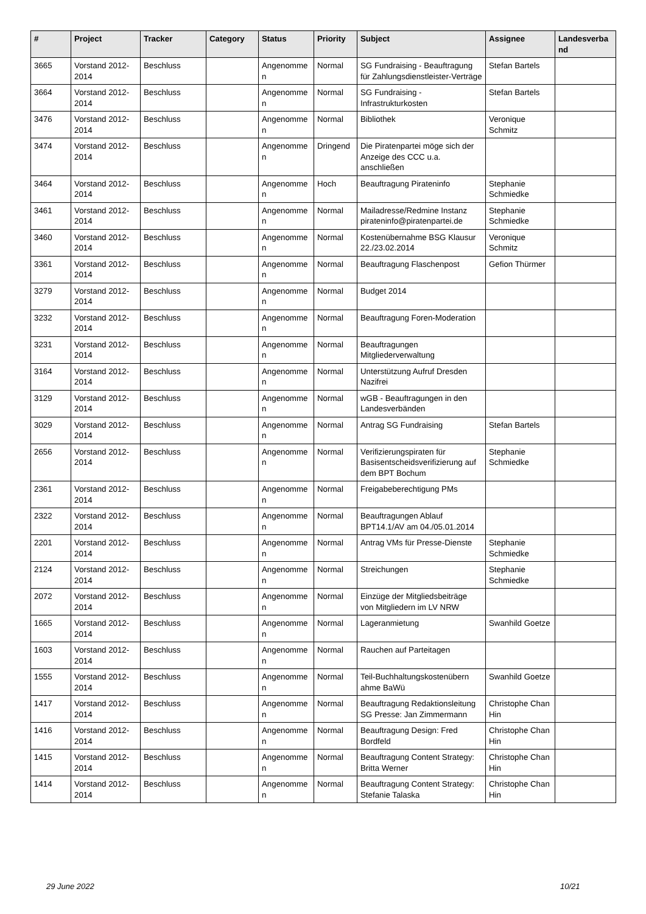| # | Project | Tracker | Category | Status | Priority | Subject | Assignee | Landesverba nd |
| --- | --- | --- | --- | --- | --- | --- | --- | --- |
| 3665 | Vorstand 2012-2014 | Beschluss | | Angenomme n | Normal | SG Fundraising - Beauftragung für Zahlungsdienstleister-Verträge | Stefan Bartels | |
| 3664 | Vorstand 2012-2014 | Beschluss | | Angenomme n | Normal | SG Fundraising - Infrastrukturkosten | Stefan Bartels | |
| 3476 | Vorstand 2012-2014 | Beschluss | | Angenomme n | Normal | Bibliothek | Veronique Schmitz | |
| 3474 | Vorstand 2012-2014 | Beschluss | | Angenomme n | Dringend | Die Piratenpartei möge sich der Anzeige des CCC u.a. anschließen | | |
| 3464 | Vorstand 2012-2014 | Beschluss | | Angenomme n | Hoch | Beauftragung Pirateninfo | Stephanie Schmiedke | |
| 3461 | Vorstand 2012-2014 | Beschluss | | Angenomme n | Normal | Mailadresse/Redmine Instanz pirateninfo@piratenpartei.de | Stephanie Schmiedke | |
| 3460 | Vorstand 2012-2014 | Beschluss | | Angenomme n | Normal | Kostenübernahme BSG Klausur 22./23.02.2014 | Veronique Schmitz | |
| 3361 | Vorstand 2012-2014 | Beschluss | | Angenomme n | Normal | Beauftragung Flaschenpost | Gefion Thürmer | |
| 3279 | Vorstand 2012-2014 | Beschluss | | Angenomme n | Normal | Budget 2014 | | |
| 3232 | Vorstand 2012-2014 | Beschluss | | Angenomme n | Normal | Beauftragung Foren-Moderation | | |
| 3231 | Vorstand 2012-2014 | Beschluss | | Angenomme n | Normal | Beauftragungen Mitgliederverwaltung | | |
| 3164 | Vorstand 2012-2014 | Beschluss | | Angenomme n | Normal | Unterstützung Aufruf Dresden Nazifrei | | |
| 3129 | Vorstand 2012-2014 | Beschluss | | Angenomme n | Normal | wGB - Beauftragungen in den Landesverbänden | | |
| 3029 | Vorstand 2012-2014 | Beschluss | | Angenomme n | Normal | Antrag SG Fundraising | Stefan Bartels | |
| 2656 | Vorstand 2012-2014 | Beschluss | | Angenomme n | Normal | Verifizierungspiraten für Basisentscheidsverifizierung auf dem BPT Bochum | Stephanie Schmiedke | |
| 2361 | Vorstand 2012-2014 | Beschluss | | Angenomme n | Normal | Freigabeberechtigung PMs | | |
| 2322 | Vorstand 2012-2014 | Beschluss | | Angenomme n | Normal | Beauftragungen Ablauf BPT14.1/AV am 04./05.01.2014 | | |
| 2201 | Vorstand 2012-2014 | Beschluss | | Angenomme n | Normal | Antrag VMs für Presse-Dienste | Stephanie Schmiedke | |
| 2124 | Vorstand 2012-2014 | Beschluss | | Angenomme n | Normal | Streichungen | Stephanie Schmiedke | |
| 2072 | Vorstand 2012-2014 | Beschluss | | Angenomme n | Normal | Einzüge der Mitgliedsbeiträge von Mitgliedern im LV NRW | | |
| 1665 | Vorstand 2012-2014 | Beschluss | | Angenomme n | Normal | Lageranmietung | Swanhild Goetze | |
| 1603 | Vorstand 2012-2014 | Beschluss | | Angenomme n | Normal | Rauchen auf Parteitagen | | |
| 1555 | Vorstand 2012-2014 | Beschluss | | Angenomme n | Normal | Teil-Buchhaltungskostenübern ahme BaWü | Swanhild Goetze | |
| 1417 | Vorstand 2012-2014 | Beschluss | | Angenomme n | Normal | Beauftragung Redaktionsleitung SG Presse: Jan Zimmermann | Christophe Chan Hin | |
| 1416 | Vorstand 2012-2014 | Beschluss | | Angenomme n | Normal | Beauftragung Design: Fred Bordfeld | Christophe Chan Hin | |
| 1415 | Vorstand 2012-2014 | Beschluss | | Angenomme n | Normal | Beauftragung Content Strategy: Britta Werner | Christophe Chan Hin | |
| 1414 | Vorstand 2012-2014 | Beschluss | | Angenomme n | Normal | Beauftragung Content Strategy: Stefanie Talaska | Christophe Chan Hin | |
29 June 2022 10/21